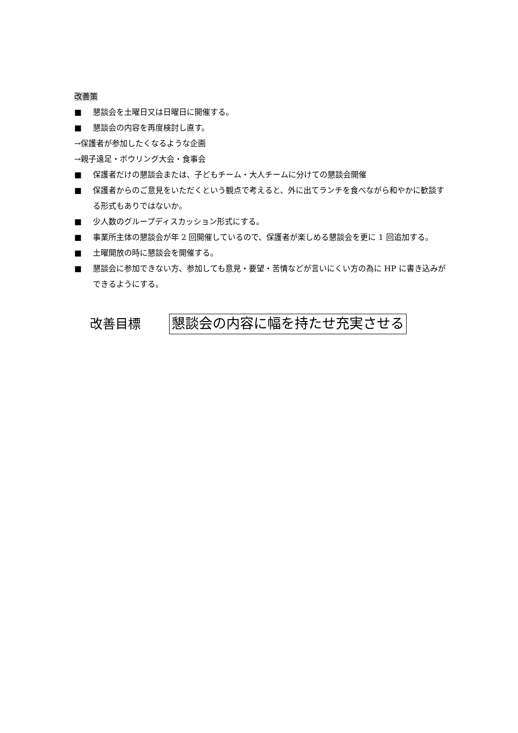改善策
■ 懇談会を土曜日又は日曜日に開催する。
■ 懇談会の内容を再度検討し直す。
→保護者が参加したくなるような企画
→親子遠足・ボウリング大会・食事会
■ 保護者だけの懇談会または、子どもチーム・大人チームに分けての懇談会開催
■ 保護者からのご意見をいただくという観点で考えると、外に出てランチを食べながら和やかに歓談する形式もありではないか。
■ 少人数のグループディスカッション形式にする。
■ 事業所主体の懇談会が年 2 回開催しているので、保護者が楽しめる懇談会を更に 1 回追加する。
■ 土曜開放の時に懇談会を開催する。
■ 懇談会に参加できない方、参加しても意見・要望・苦情などが言いにくい方の為に HP に書き込みができるようにする。
改善目標 懇談会の内容に幅を持たせ充実させる